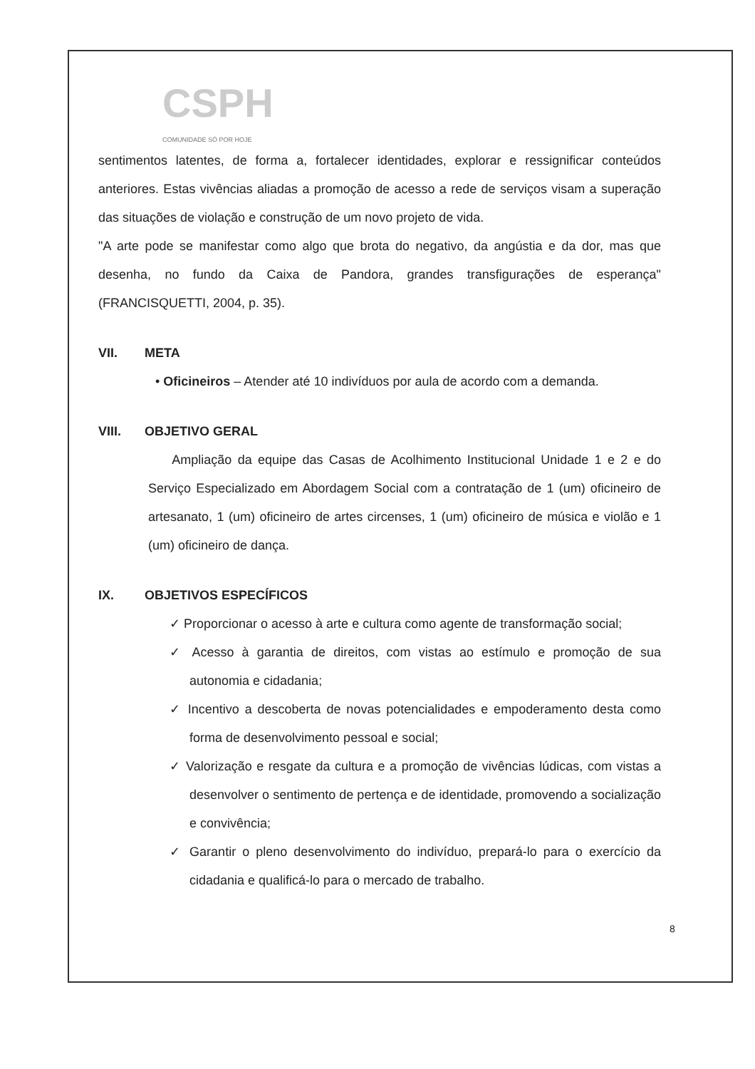CSPH
COMUNIDADE SÓ POR HOJE
sentimentos latentes, de forma a, fortalecer identidades, explorar e ressignificar conteúdos anteriores. Estas vivências aliadas a promoção de acesso a rede de serviços visam a superação das situações de violação e construção de um novo projeto de vida.
"A arte pode se manifestar como algo que brota do negativo, da angústia e da dor, mas que desenha, no fundo da Caixa de Pandora, grandes transfigurações de esperança" (FRANCISQUETTI, 2004, p. 35).
VII. META
• Oficineiros – Atender até 10 indivíduos por aula de acordo com a demanda.
VIII. OBJETIVO GERAL
Ampliação da equipe das Casas de Acolhimento Institucional Unidade 1 e 2 e do Serviço Especializado em Abordagem Social com a contratação de 1 (um) oficineiro de artesanato, 1 (um) oficineiro de artes circenses, 1 (um) oficineiro de música e violão e 1 (um) oficineiro de dança.
IX. OBJETIVOS ESPECÍFICOS
✓ Proporcionar o acesso à arte e cultura como agente de transformação social;
✓ Acesso à garantia de direitos, com vistas ao estímulo e promoção de sua autonomia e cidadania;
✓ Incentivo a descoberta de novas potencialidades e empoderamento desta como forma de desenvolvimento pessoal e social;
✓ Valorização e resgate da cultura e a promoção de vivências lúdicas, com vistas a desenvolver o sentimento de pertença e de identidade, promovendo a socialização e convivência;
✓ Garantir o pleno desenvolvimento do indivíduo, prepará-lo para o exercício da cidadania e qualificá-lo para o mercado de trabalho.
8